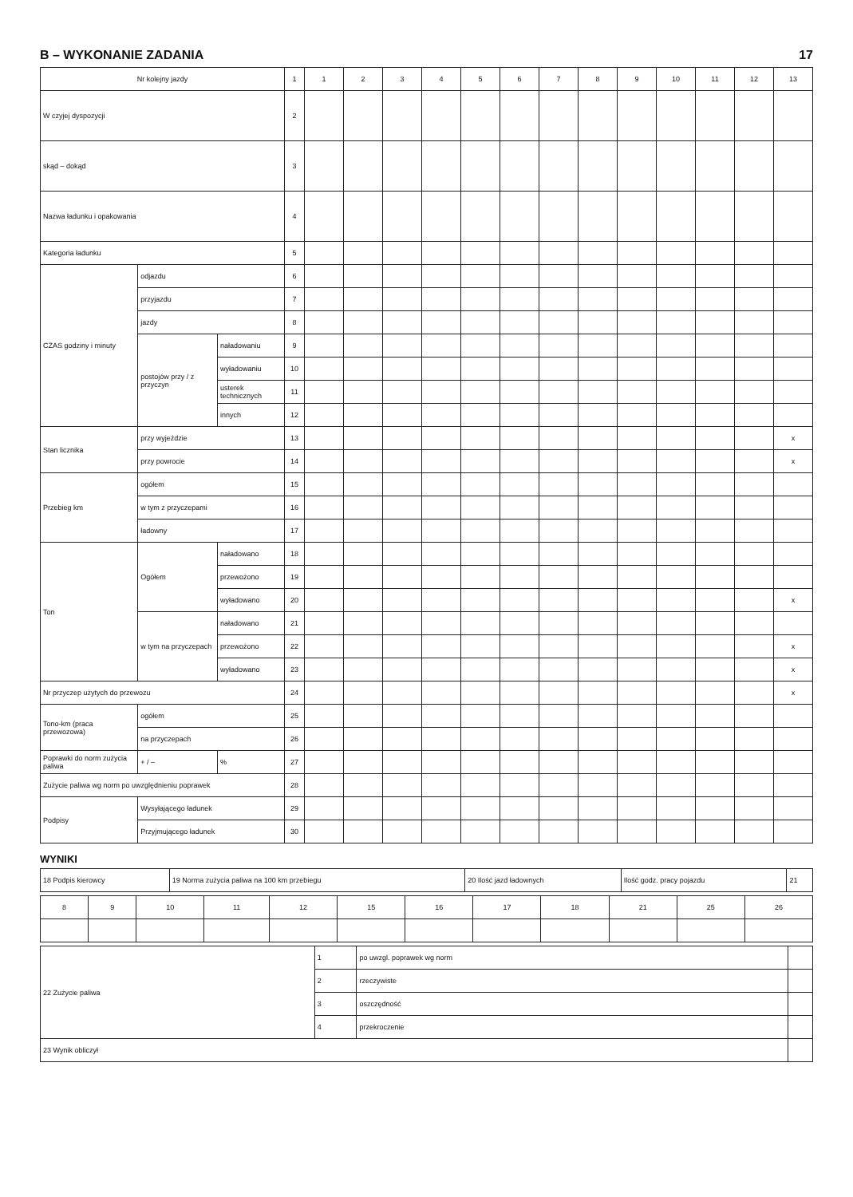B – WYKONANIE ZADANIA 17
| Nr kolejny jazdy | | | 1 | 1 | 2 | 3 | 4 | 5 | 6 | 7 | 8 | 9 | 10 | 11 | 12 | 13 |
| --- | --- | --- | --- | --- | --- | --- | --- | --- | --- | --- | --- | --- | --- | --- | --- | --- |
| W czyjej dyspozycji | | | 2 | | | | | | | | | | | | | |
| skąd – dokąd | | | 3 | | | | | | | | | | | | | |
| Nazwa ładunku i opakowania | | | 4 | | | | | | | | | | | | | |
| Kategoria ładunku | | | 5 | | | | | | | | | | | | | |
| CZAS godziny i minuty | odjazdu | | 6 | | | | | | | | | | | | | |
| | przyjazdu | | 7 | | | | | | | | | | | | | |
| | jazdy | | 8 | | | | | | | | | | | | | |
| | postojów przy / z przyczyn | naładowaniu | 9 | | | | | | | | | | | | | |
| | | wyładowaniu | 10 | | | | | | | | | | | | | |
| | | usterek technicznych | 11 | | | | | | | | | | | | | |
| | | innych | 12 | | | | | | | | | | | | | |
| Stan licznika | przy wyjeździe | | 13 | | | | | | | | | | | | | x |
| | przy powrocie | | 14 | | | | | | | | | | | | | x |
| Przebieg km | ogółem | | 15 | | | | | | | | | | | | | |
| | w tym z przyczepami | | 16 | | | | | | | | | | | | | |
| | ładowny | | 17 | | | | | | | | | | | | | |
| Ton | Ogółem | naładowano | 18 | | | | | | | | | | | | | |
| | | przewożono | 19 | | | | | | | | | | | | | |
| | | wyładowano | 20 | | | | | | | | | | | | | x |
| | w tym na przyczepach | naładowano | 21 | | | | | | | | | | | | | |
| | | przewożono | 22 | | | | | | | | | | | | | x |
| | | wyładowano | 23 | | | | | | | | | | | | | x |
| Nr przyczep użytych do przewozu | | | 24 | | | | | | | | | | | | | x |
| Tono-km (praca przewozowa) | ogółem | | 25 | | | | | | | | | | | | | |
| | na przyczepach | | 26 | | | | | | | | | | | | | |
| Poprawki do norm zużycia paliwa | + / – | % | 27 | | | | | | | | | | | | | |
| Zużycie paliwa wg norm po uwzględnieniu poprawek | | | 28 | | | | | | | | | | | | | |
| Podpisy | Wysyłającego ładunek | | 29 | | | | | | | | | | | | | |
| | Przyjmującego ładunek | | 30 | | | | | | | | | | | | | |
WYNIKI
| 18 Podpis kierowcy | 19 Norma zużycia paliwa na 100 km przebiegu | 20 Ilość jazd ładownych | Ilość godz. pracy pojazdu | 21 |
| 8 | 9 | 10 | 11 | 12 | 15 | 16 | 17 | 18 | 21 | 25 | 26 |
| --- | --- | --- | --- | --- | --- | --- | --- | --- | --- | --- | --- |
| 22 Zużycie paliwa | 1 | po uwzgl. poprawek wg norm | |
| | 2 | rzeczywiste | |
| | 3 | oszczędność | |
| | 4 | przekroczenie | |
| 23 Wynik obliczył | | | |